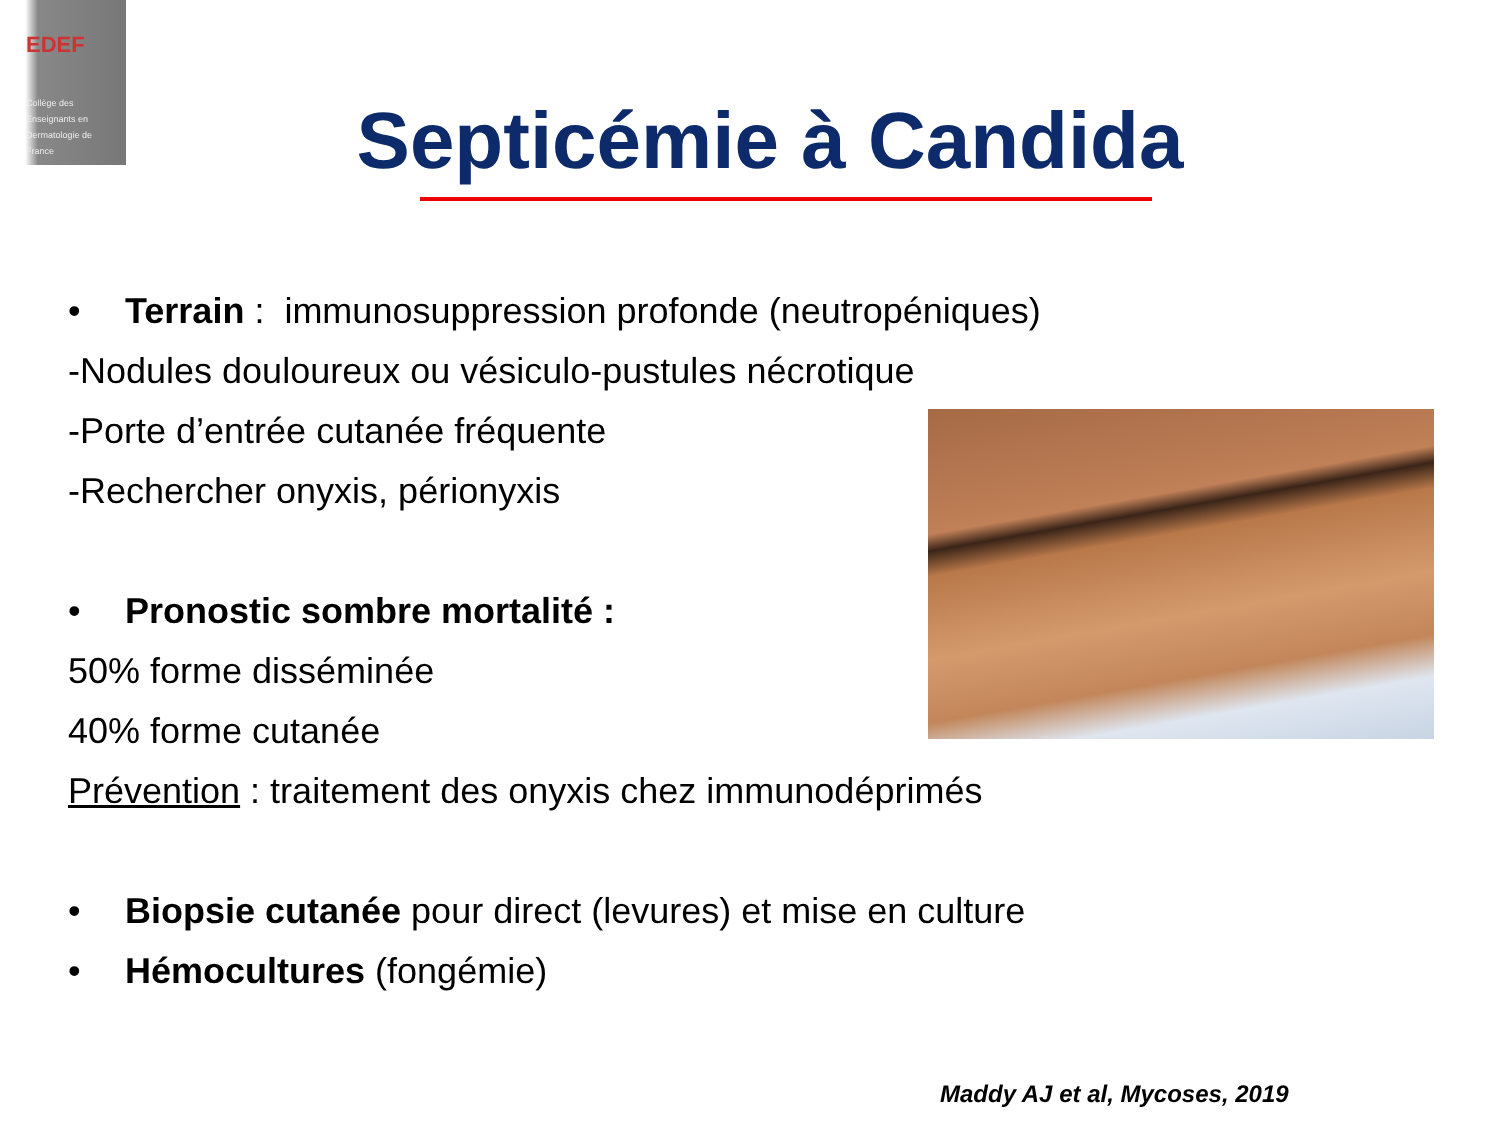EDEF
Collège des
Enseignants en
Dermatologie de
France
Septicémie à Candida
• Terrain : immunosuppression profonde (neutropéniques)
-Nodules douloureux ou vésiculo-pustules nécrotique
-Porte d’entrée cutanée fréquente
-Rechercher onyxis, périonyxis
• Pronostic sombre mortalité :
50% forme disséminée
40% forme cutanée
Prévention : traitement des onyxis chez immunodéprimés
• Biopsie cutanée pour direct (levures) et mise en culture
• Hémocultures (fongémie)
Maddy AJ et al, Mycoses, 2019